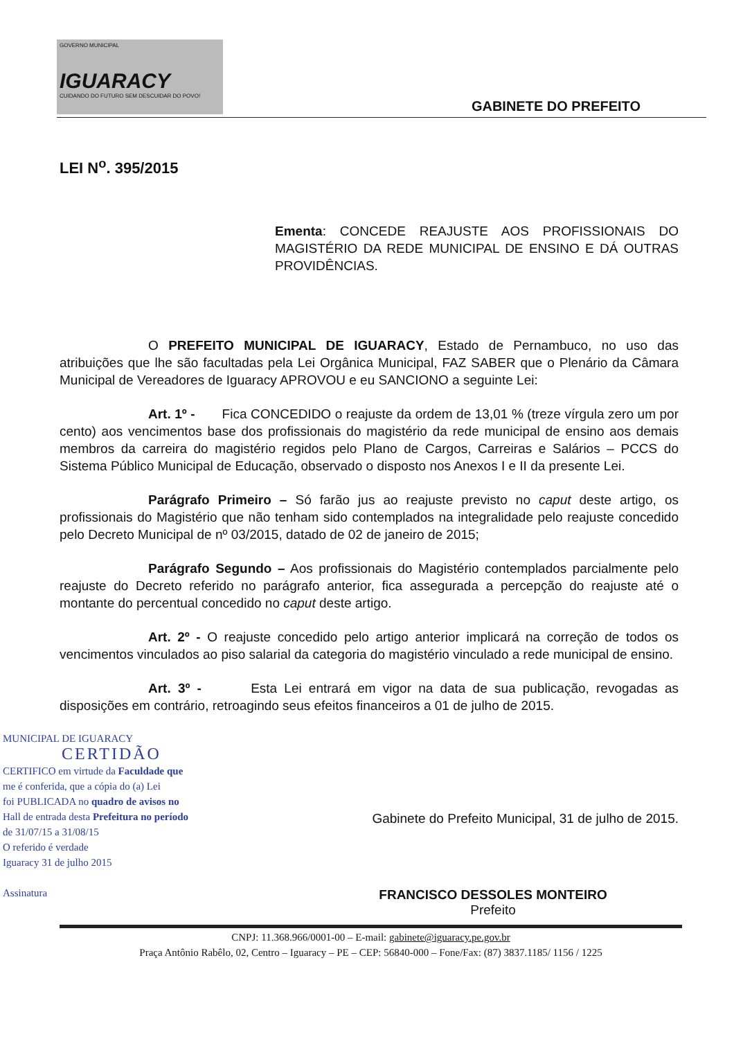GOVERNO MUNICIPAL
IGUARACY
CUIDANDO DO FUTURO SEM DESCUIDAR DO POVO!
GABINETE DO PREFEITO
LEI N<sup>o</sup>. 395/2015
Ementa: CONCEDE REAJUSTE AOS PROFISSIONAIS DO MAGISTÉRIO DA REDE MUNICIPAL DE ENSINO E DÁ OUTRAS PROVIDÊNCIAS.
O PREFEITO MUNICIPAL DE IGUARACY, Estado de Pernambuco, no uso das atribuições que lhe são facultadas pela Lei Orgânica Municipal, FAZ SABER que o Plenário da Câmara Municipal de Vereadores de Iguaracy APROVOU e eu SANCIONO a seguinte Lei:
Art. 1º - Fica CONCEDIDO o reajuste da ordem de 13,01 % (treze vírgula zero um por cento) aos vencimentos base dos profissionais do magistério da rede municipal de ensino aos demais membros da carreira do magistério regidos pelo Plano de Cargos, Carreiras e Salários – PCCS do Sistema Público Municipal de Educação, observado o disposto nos Anexos I e II da presente Lei.
Parágrafo Primeiro – Só farão jus ao reajuste previsto no caput deste artigo, os profissionais do Magistério que não tenham sido contemplados na integralidade pelo reajuste concedido pelo Decreto Municipal de nº 03/2015, datado de 02 de janeiro de 2015;
Parágrafo Segundo – Aos profissionais do Magistério contemplados parcialmente pelo reajuste do Decreto referido no parágrafo anterior, fica assegurada a percepção do reajuste até o montante do percentual concedido no caput deste artigo.
Art. 2º - O reajuste concedido pelo artigo anterior implicará na correção de todos os vencimentos vinculados ao piso salarial da categoria do magistério vinculado a rede municipal de ensino.
Art. 3º - Esta Lei entrará em vigor na data de sua publicação, revogadas as disposições em contrário, retroagindo seus efeitos financeiros a 01 de julho de 2015.
MUNICIPAL DE IGUARACY
CERTIDÃO
CERTIFICO em virtude da Faculdade que
me é conferida, que a cópia do (a) Lei
foi PUBLICADA no quadro de avisos no
Hall de entrada desta Prefeitura no período
de 31/07/15 a 31/08/15
O referido é verdade
Iguaracy 31 de julho 2015
Assinatura
Gabinete do Prefeito Municipal, 31 de julho de 2015.
FRANCISCO DESSOLES MONTEIRO
Prefeito
CNPJ: 11.368.966/0001-00 – E-mail: gabinete@iguaracy.pe.gov.br
Praça Antônio Rabêlo, 02, Centro – Iguaracy – PE – CEP: 56840-000 – Fone/Fax: (87) 3837.1185/ 1156 / 1225